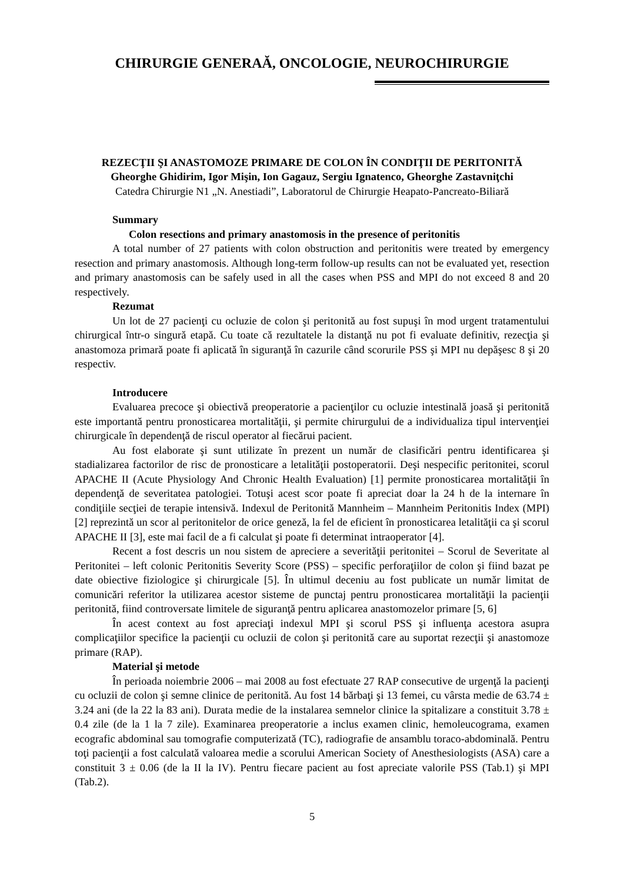CHIRURGIE GENERAĂ, ONCOLOGIE, NEUROCHIRURGIE
REZECŢII ŞI ANASTOMOZE PRIMARE DE COLON ÎN CONDIŢII DE PERITONITĂ
Gheorghe Ghidirim, Igor Mişin, Ion Gagauz, Sergiu Ignatenco, Gheorghe Zastavniţchi
Catedra Chirurgie N1 „N. Anestiadi”, Laboratorul de Chirurgie Heapato-Pancreato-Biliară
Summary
Colon resections and primary anastomosis in the presence of peritonitis
A total number of 27 patients with colon obstruction and peritonitis were treated by emergency resection and primary anastomosis. Although long-term follow-up results can not be evaluated yet, resection and primary anastomosis can be safely used in all the cases when PSS and MPI do not exceed 8 and 20 respectively.
Rezumat
Un lot de 27 pacienţi cu ocluzie de colon şi peritonită au fost supuşi în mod urgent tratamentului chirurgical într-o singură etapă. Cu toate că rezultatele la distanţă nu pot fi evaluate definitiv, rezecţia şi anastomoza primară poate fi aplicată în siguranţă în cazurile când scorurile PSS şi MPI nu depăşesc 8 şi 20 respectiv.
Introducere
Evaluarea precoce şi obiectivă preoperatorie a pacienţilor cu ocluzie intestinală joasă şi peritonită este importantă pentru pronosticarea mortalităţii, şi permite chirurgului de a individualiza tipul intervenţiei chirurgicale în dependenţă de riscul operator al fiecărui pacient.
Au fost elaborate şi sunt utilizate în prezent un număr de clasificări pentru identificarea şi stadializarea factorilor de risc de pronosticare a letalităţii postoperatorii. Deşi nespecific peritonitei, scorul APACHE II (Acute Physiology And Chronic Health Evaluation) [1] permite pronosticarea mortalităţii în dependenţă de severitatea patologiei. Totuşi acest scor poate fi apreciat doar la 24 h de la internare în condiţiile secţiei de terapie intensivă. Indexul de Peritonită Mannheim – Mannheim Peritonitis Index (MPI) [2] reprezintă un scor al peritonitelor de orice geneză, la fel de eficient în pronosticarea letalităţii ca şi scorul APACHE II [3], este mai facil de a fi calculat şi poate fi determinat intraoperator [4].
Recent a fost descris un nou sistem de apreciere a severităţii peritonitei – Scorul de Severitate al Peritonitei – left colonic Peritonitis Severity Score (PSS) – specific perforaţiilor de colon şi fiind bazat pe date obiective fiziologice şi chirurgicale [5]. În ultimul deceniu au fost publicate un număr limitat de comunicări referitor la utilizarea acestor sisteme de punctaj pentru pronosticarea mortalităţii la pacienţii peritonită, fiind controversate limitele de siguranţă pentru aplicarea anastomozelor primare [5, 6]
În acest context au fost apreciaţi indexul MPI şi scorul PSS şi influenţa acestora asupra complicaţiilor specifice la pacienţii cu ocluzii de colon şi peritonită care au suportat rezecţii şi anastomoze primare (RAP).
Material şi metode
În perioada noiembrie 2006 – mai 2008 au fost efectuate 27 RAP consecutive de urgenţă la pacienţi cu ocluzii de colon şi semne clinice de peritonită. Au fost 14 bărbaţi şi 13 femei, cu vârsta medie de 63.74 ± 3.24 ani (de la 22 la 83 ani). Durata medie de la instalarea semnelor clinice la spitalizare a constituit 3.78 ± 0.4 zile (de la 1 la 7 zile). Examinarea preoperatorie a inclus examen clinic, hemoleucograma, examen ecografic abdominal sau tomografie computerizată (TC), radiografie de ansamblu toraco-abdominală. Pentru toţi pacienţii a fost calculată valoarea medie a scorului American Society of Anesthesiologists (ASA) care a constituit 3 ± 0.06 (de la II la IV). Pentru fiecare pacient au fost apreciate valorile PSS (Tab.1) şi MPI (Tab.2).
5